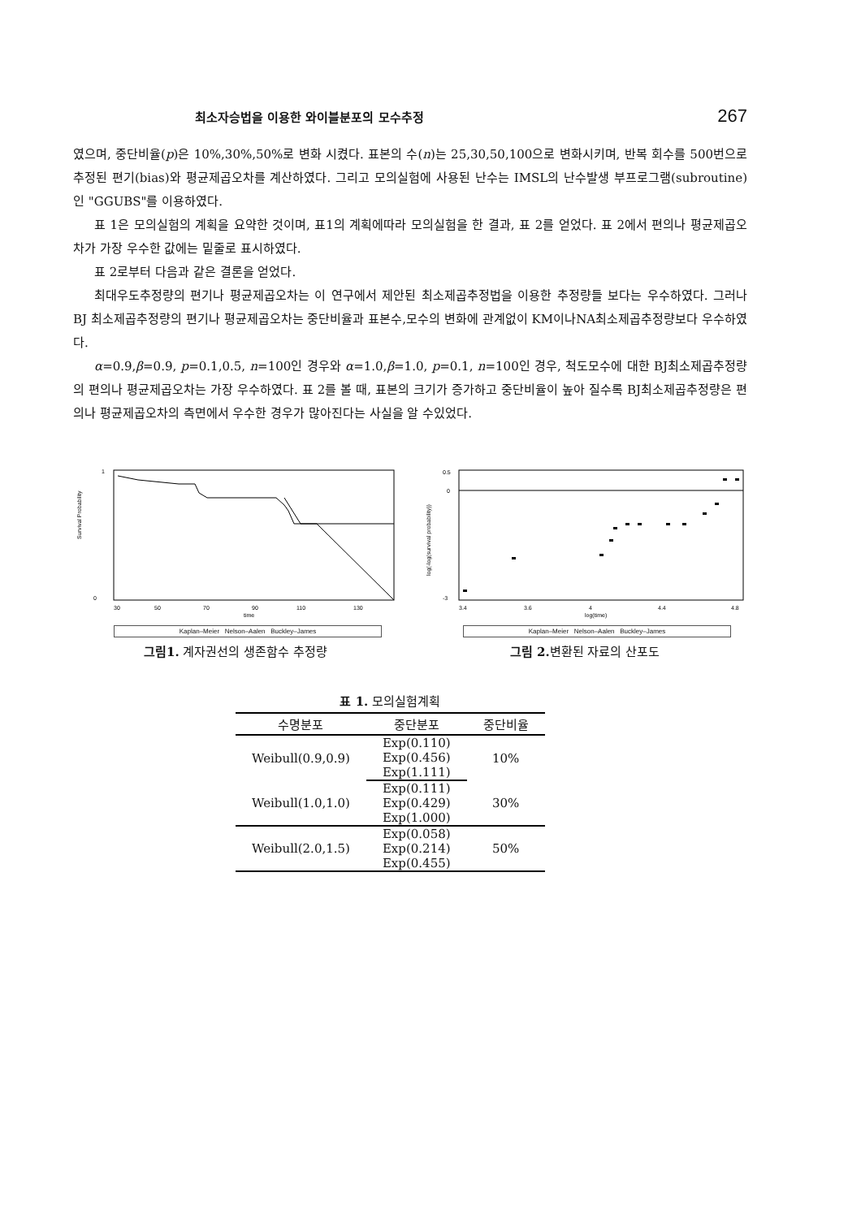최소자승법을 이용한 와이블분포의 모수추정 267
였으며, 중단비율(p)은 10%,30%,50%로 변화 시켰다. 표본의 수(n)는 25,30,50,100으로 변화시키며, 반복 회수를 500번으로 추정된 편기(bias)와 평균제곱오차를 계산하였다. 그리고 모의실험에 사용된 난수는 IMSL의 난수발생 부프로그램(subroutine)인 "GGUBS"를 이용하였다.
표 1은 모의실험의 계획을 요약한 것이며, 표1의 계획에따라 모의실험을 한 결과, 표 2를 얻었다. 표 2에서 편의나 평균제곱오차가 가장 우수한 값에는 밑줄로 표시하였다.
표 2로부터 다음과 같은 결론을 얻었다.
최대우도추정량의 편기나 평균제곱오차는 이 연구에서 제안된 최소제곱추정법을 이용한 추정량들 보다는 우수하였다. 그러나 BJ 최소제곱추정량의 편기나 평균제곱오차는 중단비율과 표본수,모수의 변화에 관계없이 KM이나NA최소제곱추정량보다 우수하였다.
α=0.9,β=0.9, p=0.1,0.5, n=100인 경우와 α=1.0,β=1.0, p=0.1, n=100인 경우, 척도모수에 대한 BJ최소제곱추정량의 편의나 평균제곱오차는 가장 우수하였다. 표 2를 볼 때, 표본의 크기가 증가하고 중단비율이 높아 질수록 BJ최소제곱추정량은 편의나 평균제곱오차의 측면에서 우수한 경우가 많아진다는 사실을 알 수있었다.
Survival Probability
1
0
30
50
70
90
110
130
time
Kaplan–Meier Nelson–Aalen Buckley–James
그림1. 계자권선의 생존함수 추정량
log(-log(survival probability))
0.5
0
-3
3.4
3.6
4
4.4
4.8
log(time)
Kaplan–Meier Nelson–Aalen Buckley–James
그림 2. 변환된 자료의 산포도
표 1. 모의실험계획
| 수명분포 | 중단분포 | 중단비율 |
| --- | --- | --- |
| Weibull(0.9,0.9) | Exp(0.110) | 10% |
| | Exp(0.456) | |
| | Exp(1.111) | |
| Weibull(1.0,1.0) | Exp(0.111) | 30% |
| | Exp(0.429) | |
| | Exp(1.000) | |
| Weibull(2.0,1.5) | Exp(0.058) | 50% |
| | Exp(0.214) | |
| | Exp(0.455) | |